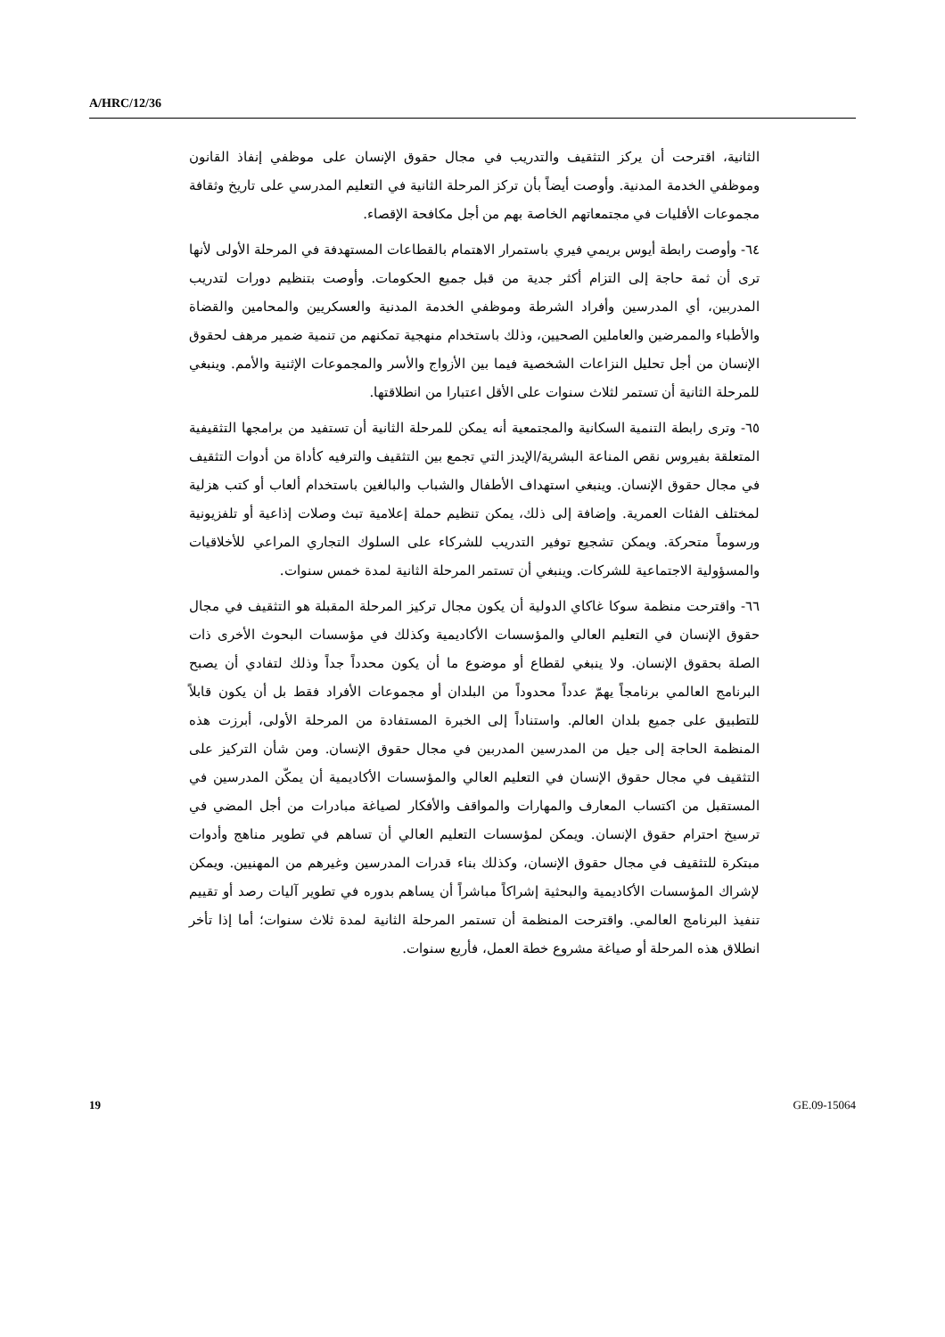A/HRC/12/36
الثانية، اقترحت أن يركز التثقيف والتدريب في مجال حقوق الإنسان على موظفي إنفاذ القانون وموظفي الخدمة المدنية. وأوصت أيضاً بأن تركز المرحلة الثانية في التعليم المدرسي على تاريخ وثقافة مجموعات الأقليات في مجتمعاتهم الخاصة بهم من أجل مكافحة الإقصاء.
٦٤- وأوصت رابطة أيوس بريمي فيري باستمرار الاهتمام بالقطاعات المستهدفة في المرحلة الأولى لأنها ترى أن ثمة حاجة إلى التزام أكثر جدية من قبل جميع الحكومات. وأوصت بتنظيم دورات لتدريب المدربين، أي المدرسين وأفراد الشرطة وموظفي الخدمة المدنية والعسكريين والمحامين والقضاة والأطباء والممرضين والعاملين الصحيين، وذلك باستخدام منهجية تمكنهم من تنمية ضمير مرهف لحقوق الإنسان من أجل تحليل النزاعات الشخصية فيما بين الأزواج والأسر والمجموعات الإثنية والأمم. وينبغي للمرحلة الثانية أن تستمر لثلاث سنوات على الأقل اعتبارا من انطلاقتها.
٦٥- وترى رابطة التنمية السكانية والمجتمعية أنه يمكن للمرحلة الثانية أن تستفيد من برامجها التثقيفية المتعلقة بفيروس نقص المناعة البشرية/الإيدز التي تجمع بين التثقيف والترفيه كأداة من أدوات التثقيف في مجال حقوق الإنسان. وينبغي استهداف الأطفال والشباب والبالغين باستخدام ألعاب أو كتب هزلية لمختلف الفئات العمرية. وإضافة إلى ذلك، يمكن تنظيم حملة إعلامية تبث وصلات إذاعية أو تلفزيونية ورسوماً متحركة. ويمكن تشجيع توفير التدريب للشركاء على السلوك التجاري المراعي للأخلاقيات والمسؤولية الاجتماعية للشركات. وينبغي أن تستمر المرحلة الثانية لمدة خمس سنوات.
٦٦- واقترحت منظمة سوكا غاكاي الدولية أن يكون مجال تركيز المرحلة المقبلة هو التثقيف في مجال حقوق الإنسان في التعليم العالي والمؤسسات الأكاديمية وكذلك في مؤسسات البحوث الأخرى ذات الصلة بحقوق الإنسان. ولا ينبغي لقطاع أو موضوع ما أن يكون محدداً جداً وذلك لتفادي أن يصبح البرنامج العالمي برنامجاً يهمّ عدداً محدوداً من البلدان أو مجموعات الأفراد فقط بل أن يكون قابلاً للتطبيق على جميع بلدان العالم. واستناداً إلى الخبرة المستفادة من المرحلة الأولى، أبرزت هذه المنظمة الحاجة إلى جيل من المدرسين المدربين في مجال حقوق الإنسان. ومن شأن التركيز على التثقيف في مجال حقوق الإنسان في التعليم العالي والمؤسسات الأكاديمية أن يمكّن المدرسين في المستقبل من اكتساب المعارف والمهارات والمواقف والأفكار لصياغة مبادرات من أجل المضي في ترسيخ احترام حقوق الإنسان. ويمكن لمؤسسات التعليم العالي أن تساهم في تطوير مناهج وأدوات مبتكرة للتثقيف في مجال حقوق الإنسان، وكذلك بناء قدرات المدرسين وغيرهم من المهنيين. ويمكن لإشراك المؤسسات الأكاديمية والبحثية إشراكاً مباشراً أن يساهم بدوره في تطوير آليات رصد أو تقييم تنفيذ البرنامج العالمي. واقترحت المنظمة أن تستمر المرحلة الثانية لمدة ثلاث سنوات؛ أما إذا تأخر انطلاق هذه المرحلة أو صياغة مشروع خطة العمل، فأربع سنوات.
19 GE.09-15064